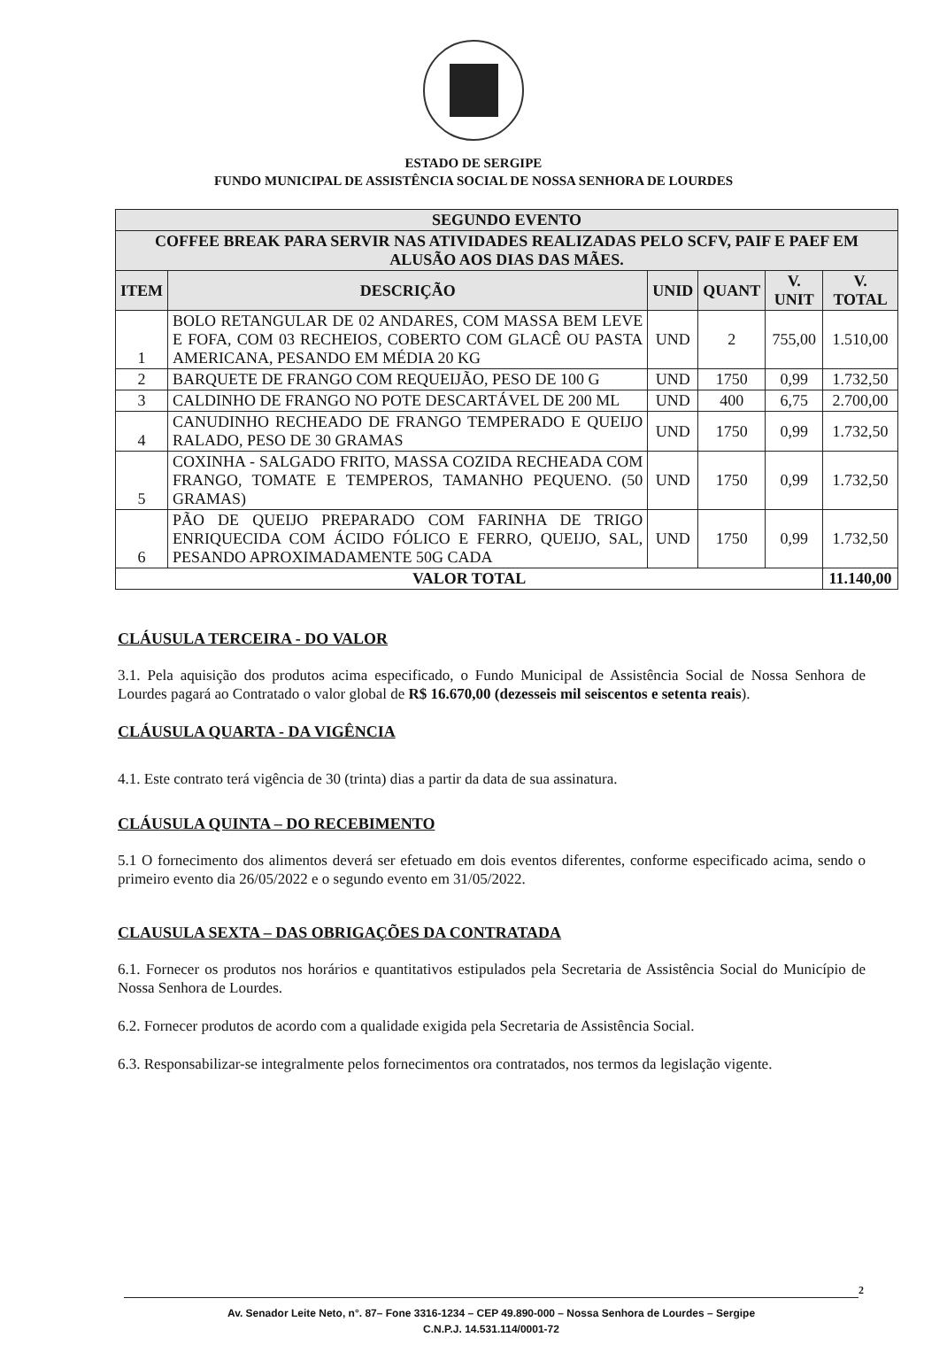ESTADO DE SERGIPE
FUNDO MUNICIPAL DE ASSISTÊNCIA SOCIAL DE NOSSA SENHORA DE LOURDES
| SEGUNDO EVENTO | | | | | |
| --- | --- | --- | --- | --- | --- |
| COFFEE BREAK PARA SERVIR NAS ATIVIDADES REALIZADAS PELO SCFV, PAIF E PAEF EM ALUSÃO AOS DIAS DAS MÃES. | | | | | |
| ITEM | DESCRIÇÃO | UNID | QUANT | V. UNIT | V. TOTAL |
| 1 | BOLO RETANGULAR DE 02 ANDARES, COM MASSA BEM LEVE E FOFA, COM 03 RECHEIOS, COBERTO COM GLACÊ OU PASTA AMERICANA, PESANDO EM MÉDIA 20 KG | UND | 2 | 755,00 | 1.510,00 |
| 2 | BARQUETE DE FRANGO COM REQUEIJÃO, PESO DE 100 G | UND | 1750 | 0,99 | 1.732,50 |
| 3 | CALDINHO DE FRANGO NO POTE DESCARTÁVEL DE 200 ML | UND | 400 | 6,75 | 2.700,00 |
| 4 | CANUDINHO RECHEADO DE FRANGO TEMPERADO E QUEIJO RALADO, PESO DE 30 GRAMAS | UND | 1750 | 0,99 | 1.732,50 |
| 5 | COXINHA - SALGADO FRITO, MASSA COZIDA RECHEADA COM FRANGO, TOMATE E TEMPEROS, TAMANHO PEQUENO. (50 GRAMAS) | UND | 1750 | 0,99 | 1.732,50 |
| 6 | PÃO DE QUEIJO PREPARADO COM FARINHA DE TRIGO ENRIQUECIDA COM ÁCIDO FÓLICO E FERRO, QUEIJO, SAL, PESANDO APROXIMADAMENTE 50G CADA | UND | 1750 | 0,99 | 1.732,50 |
| VALOR TOTAL | | | | | 11.140,00 |
CLÁUSULA TERCEIRA - DO VALOR
3.1. Pela aquisição dos produtos acima especificado, o Fundo Municipal de Assistência Social de Nossa Senhora de Lourdes pagará ao Contratado o valor global de R$ 16.670,00 (dezesseis mil seiscentos e setenta reais).
CLÁUSULA QUARTA - DA VIGÊNCIA
4.1. Este contrato terá vigência de 30 (trinta) dias a partir da data de sua assinatura.
CLÁUSULA QUINTA – DO RECEBIMENTO
5.1 O fornecimento dos alimentos deverá ser efetuado em dois eventos diferentes, conforme especificado acima, sendo o primeiro evento dia 26/05/2022 e o segundo evento em 31/05/2022.
CLAUSULA SEXTA – DAS OBRIGAÇÕES DA CONTRATADA
6.1. Fornecer os produtos nos horários e quantitativos estipulados pela Secretaria de Assistência Social do Município de Nossa Senhora de Lourdes.
6.2. Fornecer produtos de acordo com a qualidade exigida pela Secretaria de Assistência Social.
6.3. Responsabilizar-se integralmente pelos fornecimentos ora contratados, nos termos da legislação vigente.
2
Av. Senador Leite Neto, n°. 87– Fone 3316-1234 – CEP 49.890-000 – Nossa Senhora de Lourdes – Sergipe
C.N.P.J. 14.531.114/0001-72